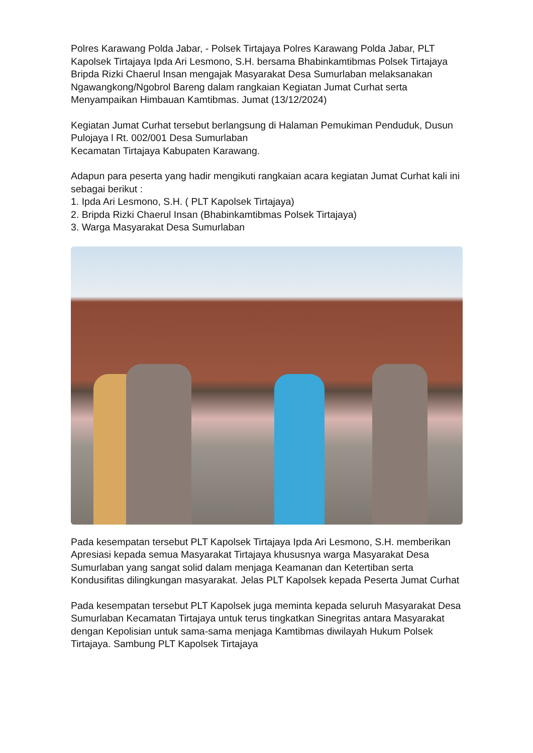Polres Karawang Polda Jabar, - Polsek Tirtajaya Polres Karawang Polda Jabar, PLT Kapolsek Tirtajaya Ipda Ari Lesmono, S.H. bersama Bhabinkamtibmas Polsek Tirtajaya Bripda Rizki Chaerul Insan mengajak Masyarakat Desa Sumurlaban melaksanakan Ngawangkong/Ngobrol Bareng dalam rangkaian Kegiatan Jumat Curhat serta Menyampaikan Himbauan Kamtibmas. Jumat (13/12/2024)
Kegiatan Jumat Curhat tersebut berlangsung di Halaman Pemukiman Penduduk, Dusun Pulojaya l Rt. 002/001 Desa Sumurlaban
Kecamatan Tirtajaya Kabupaten Karawang.
Adapun para peserta yang hadir mengikuti rangkaian acara kegiatan Jumat Curhat kali ini sebagai berikut :
1. Ipda Ari Lesmono, S.H. ( PLT Kapolsek Tirtajaya)
2. Bripda Rizki Chaerul Insan (Bhabinkamtibmas Polsek Tirtajaya)
3. Warga Masyarakat Desa Sumurlaban
Pada kesempatan tersebut PLT Kapolsek Tirtajaya Ipda Ari Lesmono, S.H. memberikan Apresiasi kepada semua Masyarakat Tirtajaya khususnya warga Masyarakat Desa Sumurlaban yang sangat solid dalam menjaga Keamanan dan Ketertiban serta Kondusifitas dilingkungan masyarakat. Jelas PLT Kapolsek kepada Peserta Jumat Curhat
Pada kesempatan tersebut PLT Kapolsek juga meminta kepada seluruh Masyarakat Desa Sumurlaban Kecamatan Tirtajaya untuk terus tingkatkan Sinegritas antara Masyarakat dengan Kepolisian untuk sama-sama menjaga Kamtibmas diwilayah Hukum Polsek Tirtajaya. Sambung PLT Kapolsek Tirtajaya